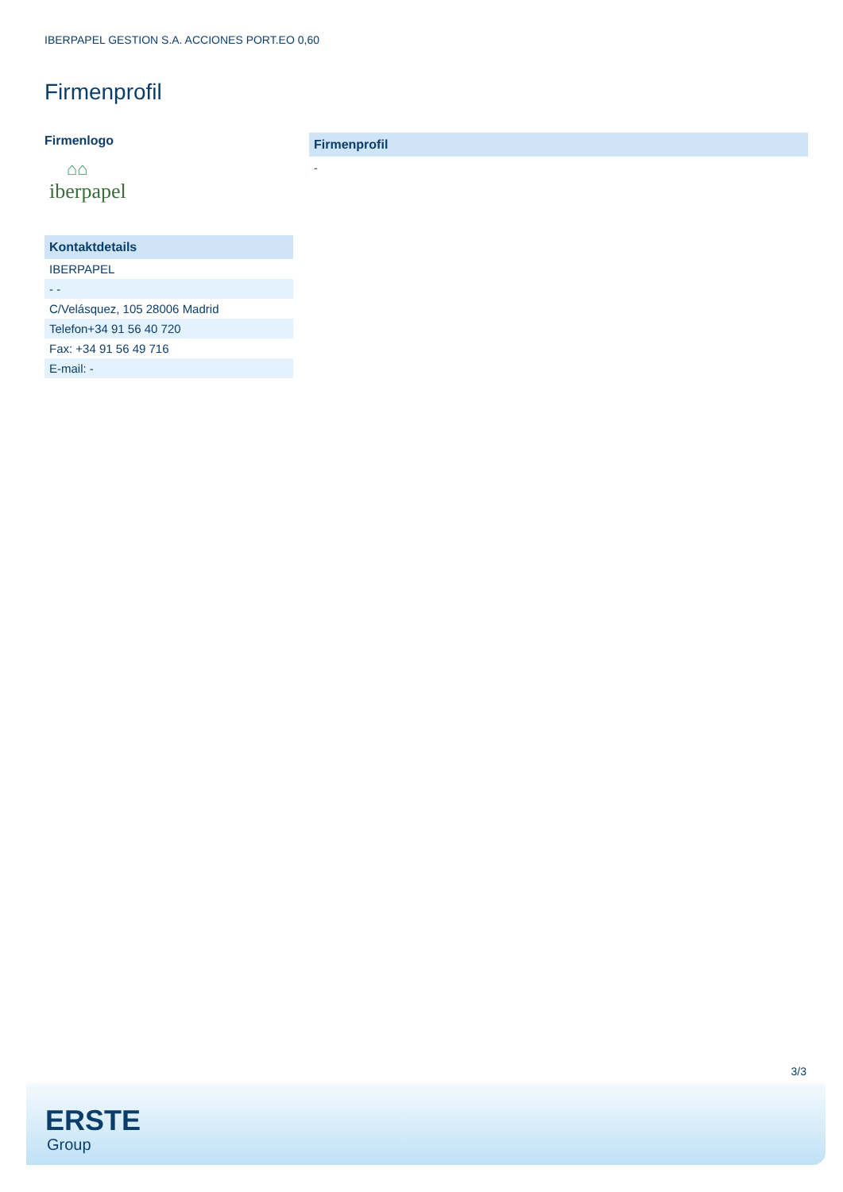IBERPAPEL GESTION S.A. ACCIONES PORT.EO 0,60
Firmenprofil
Firmenlogo
⌂⌂
iberpapel
| Kontaktdetails |
| --- |
| IBERPAPEL |
| - - |
| C/Velásquez, 105 28006 Madrid |
| Telefon+34 91 56 40 720 |
| Fax: +34 91 56 49 716 |
| E-mail: - |
Firmenprofil
-
3/3
ERSTE
Group